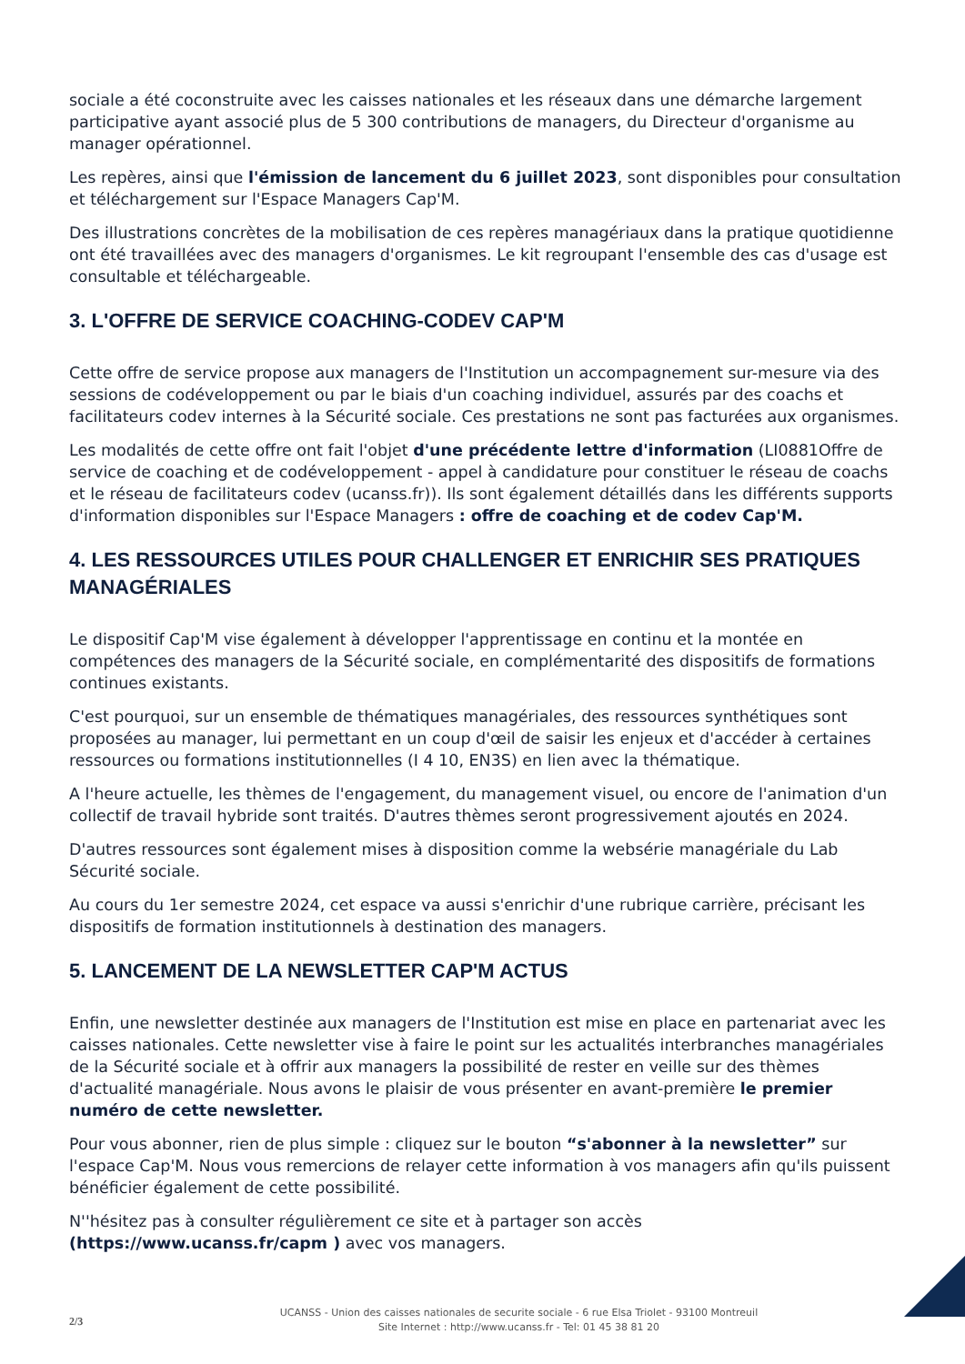sociale a été coconstruite avec les caisses nationales et les réseaux dans une démarche largement participative ayant associé plus de 5 300 contributions de managers, du Directeur d'organisme au manager opérationnel.
Les repères, ainsi que l'émission de lancement du 6 juillet 2023, sont disponibles pour consultation et téléchargement sur l'Espace Managers Cap'M.
Des illustrations concrètes de la mobilisation de ces repères managériaux dans la pratique quotidienne ont été travaillées avec des managers d'organismes. Le kit regroupant l'ensemble des cas d'usage est consultable et téléchargeable.
3. L'OFFRE DE SERVICE COACHING-CODEV CAP'M
Cette offre de service propose aux managers de l'Institution un accompagnement sur-mesure via des sessions de codéveloppement ou par le biais d'un coaching individuel, assurés par des coachs et facilitateurs codev internes à la Sécurité sociale. Ces prestations ne sont pas facturées aux organismes.
Les modalités de cette offre ont fait l'objet d'une précédente lettre d'information (LI0881Offre de service de coaching et de codéveloppement - appel à candidature pour constituer le réseau de coachs et le réseau de facilitateurs codev (ucanss.fr)). Ils sont également détaillés dans les différents supports d'information disponibles sur l'Espace Managers : offre de coaching et de codev Cap'M.
4. LES RESSOURCES UTILES POUR CHALLENGER ET ENRICHIR SES PRATIQUES MANAGÉRIALES
Le dispositif Cap'M vise également à développer l'apprentissage en continu et la montée en compétences des managers de la Sécurité sociale, en complémentarité des dispositifs de formations continues existants.
C'est pourquoi, sur un ensemble de thématiques managériales, des ressources synthétiques sont proposées au manager, lui permettant en un coup d'œil de saisir les enjeux et d'accéder à certaines ressources ou formations institutionnelles (I 4 10, EN3S) en lien avec la thématique.
A l'heure actuelle, les thèmes de l'engagement, du management visuel, ou encore de l'animation d'un collectif de travail hybride sont traités. D'autres thèmes seront progressivement ajoutés en 2024.
D'autres ressources sont également mises à disposition comme la websérie managériale du Lab Sécurité sociale.
Au cours du 1er semestre 2024, cet espace va aussi s'enrichir d'une rubrique carrière, précisant les dispositifs de formation institutionnels à destination des managers.
5. LANCEMENT DE LA NEWSLETTER CAP'M ACTUS
Enfin, une newsletter destinée aux managers de l'Institution est mise en place en partenariat avec les caisses nationales. Cette newsletter vise à faire le point sur les actualités interbranches managériales de la Sécurité sociale et à offrir aux managers la possibilité de rester en veille sur des thèmes d'actualité managériale. Nous avons le plaisir de vous présenter en avant-première le premier numéro de cette newsletter.
Pour vous abonner, rien de plus simple : cliquez sur le bouton “s'abonner à la newsletter” sur l'espace Cap'M. Nous vous remercions de relayer cette information à vos managers afin qu'ils puissent bénéficier également de cette possibilité.
N''hésitez pas à consulter régulièrement ce site et à partager son accès (https://www.ucanss.fr/capm ) avec vos managers.
2/3
UCANSS - Union des caisses nationales de securite sociale - 6 rue Elsa Triolet - 93100 Montreuil
Site Internet : http://www.ucanss.fr - Tel: 01 45 38 81 20